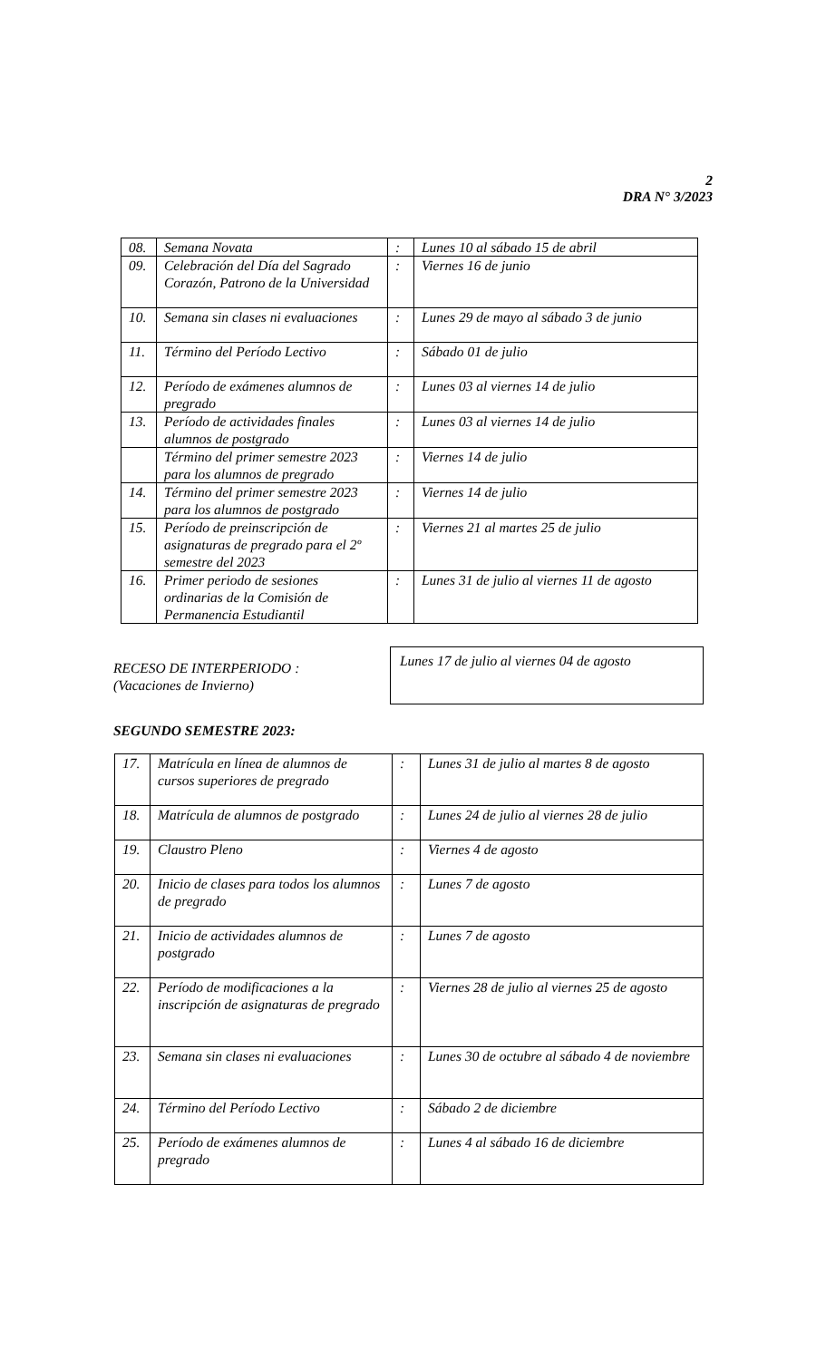2
DRA N° 3/2023
| 08. | Semana Novata | : | Lunes 10 al sábado 15 de abril |
| 09. | Celebración del Día del Sagrado Corazón, Patrono de la Universidad | : | Viernes 16 de junio |
| 10. | Semana sin clases ni evaluaciones | : | Lunes 29 de mayo al sábado 3 de junio |
| 11. | Término del Período Lectivo | : | Sábado 01 de julio |
| 12. | Período de exámenes alumnos de pregrado | : | Lunes 03 al viernes 14 de julio |
| 13. | Período de actividades finales alumnos de postgrado | : | Lunes 03 al viernes 14 de julio |
| | Término del primer semestre 2023 para los alumnos de pregrado | : | Viernes 14 de julio |
| 14. | Término del primer semestre 2023 para los alumnos de postgrado | : | Viernes 14 de julio |
| 15. | Período de preinscripción de asignaturas de pregrado para el 2º semestre del 2023 | : | Viernes 21 al martes 25 de julio |
| 16. | Primer periodo de sesiones ordinarias de la Comisión de Permanencia Estudiantil | : | Lunes 31 de julio al viernes 11 de agosto |
RECESO DE INTERPERIODO :
(Vacaciones de Invierno)
Lunes 17 de julio al viernes 04 de agosto
SEGUNDO SEMESTRE 2023:
| 17. | Matrícula en línea de alumnos de cursos superiores de pregrado | : | Lunes 31 de julio al martes 8 de agosto |
| 18. | Matrícula de alumnos de postgrado | : | Lunes 24 de julio al viernes 28 de julio |
| 19. | Claustro Pleno | : | Viernes 4 de agosto |
| 20. | Inicio de clases para todos los alumnos de pregrado | : | Lunes 7 de agosto |
| 21. | Inicio de actividades alumnos de postgrado | : | Lunes 7 de agosto |
| 22. | Período de modificaciones a la inscripción de asignaturas de pregrado | : | Viernes 28 de julio al viernes 25 de agosto |
| 23. | Semana sin clases ni evaluaciones | : | Lunes 30 de octubre al sábado 4 de noviembre |
| 24. | Término del Período Lectivo | : | Sábado 2 de diciembre |
| 25. | Período de exámenes alumnos de pregrado | : | Lunes 4 al sábado 16 de diciembre |